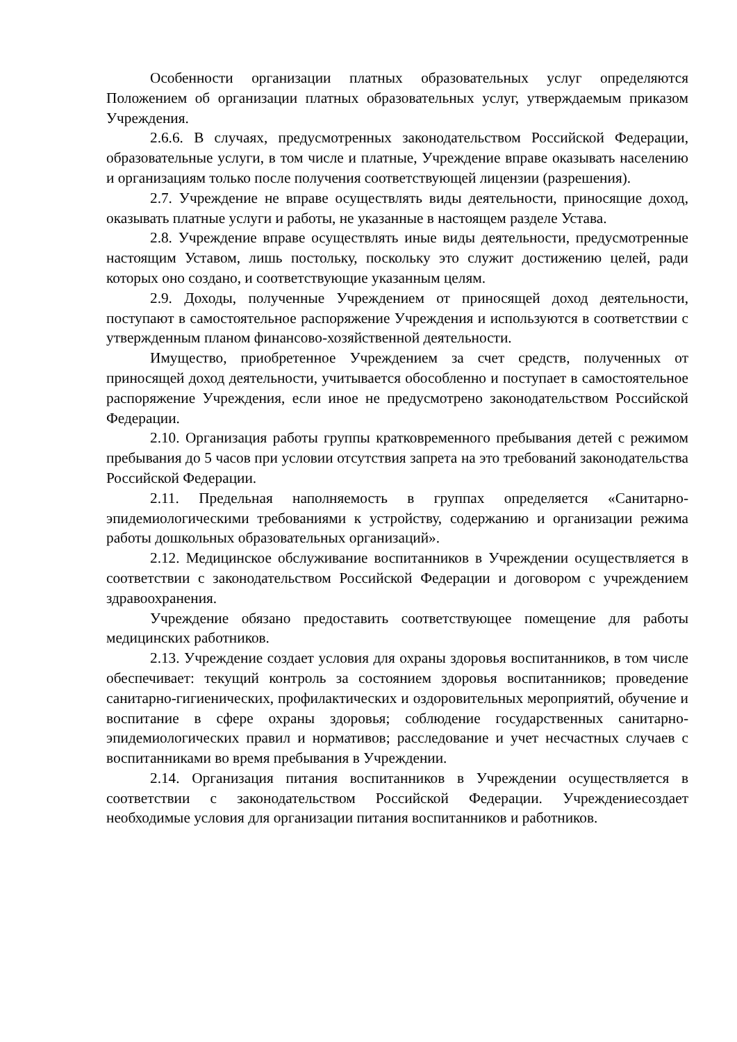Особенности организации платных образовательных услуг определяются Положением об организации платных образовательных услуг, утверждаемым приказом Учреждения.
2.6.6. В случаях, предусмотренных законодательством Российской Федерации, образовательные услуги, в том числе и платные, Учреждение вправе оказывать населению и организациям только после получения соответствующей лицензии (разрешения).
2.7. Учреждение не вправе осуществлять виды деятельности, приносящие доход, оказывать платные услуги и работы, не указанные в настоящем разделе Устава.
2.8. Учреждение вправе осуществлять иные виды деятельности, предусмотренные настоящим Уставом, лишь постольку, поскольку это служит достижению целей, ради которых оно создано, и соответствующие указанным целям.
2.9. Доходы, полученные Учреждением от приносящей доход деятельности, поступают в самостоятельное распоряжение Учреждения и используются в соответствии с утвержденным планом финансово-хозяйственной деятельности.
Имущество, приобретенное Учреждением за счет средств, полученных от приносящей доход деятельности, учитывается обособленно и поступает в самостоятельное распоряжение Учреждения, если иное не предусмотрено законодательством Российской Федерации.
2.10. Организация работы группы кратковременного пребывания детей с режимом пребывания до 5 часов при условии отсутствия запрета на это требований законодательства Российской Федерации.
2.11. Предельная наполняемость в группах определяется «Санитарно-эпидемиологическими требованиями к устройству, содержанию и организации режима работы дошкольных образовательных организаций».
2.12. Медицинское обслуживание воспитанников в Учреждении осуществляется в соответствии с законодательством Российской Федерации и договором с учреждением здравоохранения.
Учреждение обязано предоставить соответствующее помещение для работы медицинских работников.
2.13. Учреждение создает условия для охраны здоровья воспитанников, в том числе обеспечивает: текущий контроль за состоянием здоровья воспитанников; проведение санитарно-гигиенических, профилактических и оздоровительных мероприятий, обучение и воспитание в сфере охраны здоровья; соблюдение государственных санитарно-эпидемиологических правил и нормативов; расследование и учет несчастных случаев с воспитанниками во время пребывания в Учреждении.
2.14. Организация питания воспитанников в Учреждении осуществляется в соответствии с законодательством Российской Федерации. Учреждениесоздает необходимые условия для организации питания воспитанников и работников.